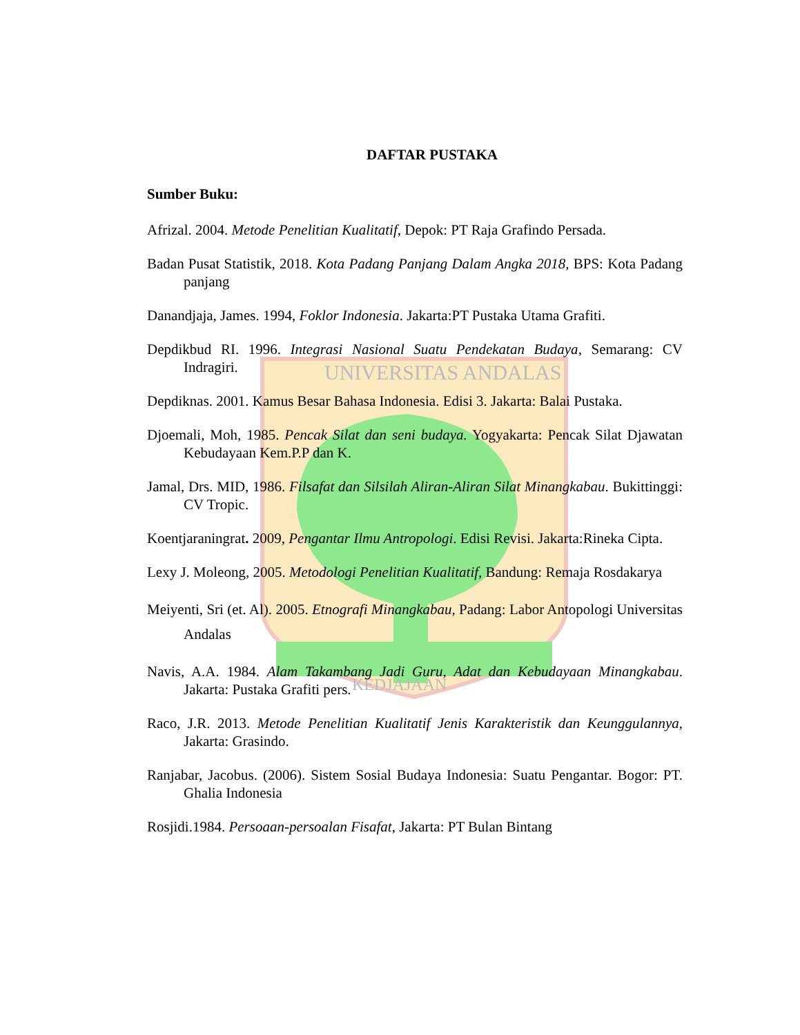UNIVERSITAS ANDALAS
KEDJAJAAN
DAFTAR PUSTAKA
Sumber Buku:
Afrizal. 2004. Metode Penelitian Kualitatif, Depok: PT Raja Grafindo Persada.
Badan Pusat Statistik, 2018. Kota Padang Panjang Dalam Angka 2018, BPS: Kota Padang panjang
Danandjaja, James. 1994, Foklor Indonesia. Jakarta:PT Pustaka Utama Grafiti.
Depdikbud RI. 1996. Integrasi Nasional Suatu Pendekatan Budaya, Semarang: CV Indragiri.
Depdiknas. 2001. Kamus Besar Bahasa Indonesia. Edisi 3. Jakarta: Balai Pustaka.
Djoemali, Moh, 1985. Pencak Silat dan seni budaya. Yogyakarta: Pencak Silat Djawatan Kebudayaan Kem.P.P dan K.
Jamal, Drs. MID, 1986. Filsafat dan Silsilah Aliran-Aliran Silat Minangkabau. Bukittinggi: CV Tropic.
Koentjaraningrat. 2009, Pengantar Ilmu Antropologi. Edisi Revisi. Jakarta:Rineka Cipta.
Lexy J. Moleong, 2005. Metodologi Penelitian Kualitatif, Bandung: Remaja Rosdakarya
Meiyenti, Sri (et. Al). 2005. Etnografi Minangkabau, Padang: Labor Antopologi Universitas Andalas
Navis, A.A. 1984. Alam Takambang Jadi Guru, Adat dan Kebudayaan Minangkabau. Jakarta: Pustaka Grafiti pers.
Raco, J.R. 2013. Metode Penelitian Kualitatif Jenis Karakteristik dan Keunggulannya, Jakarta: Grasindo.
Ranjabar, Jacobus. (2006). Sistem Sosial Budaya Indonesia: Suatu Pengantar. Bogor: PT. Ghalia Indonesia
Rosjidi.1984. Persoaan-persoalan Fisafat, Jakarta: PT Bulan Bintang